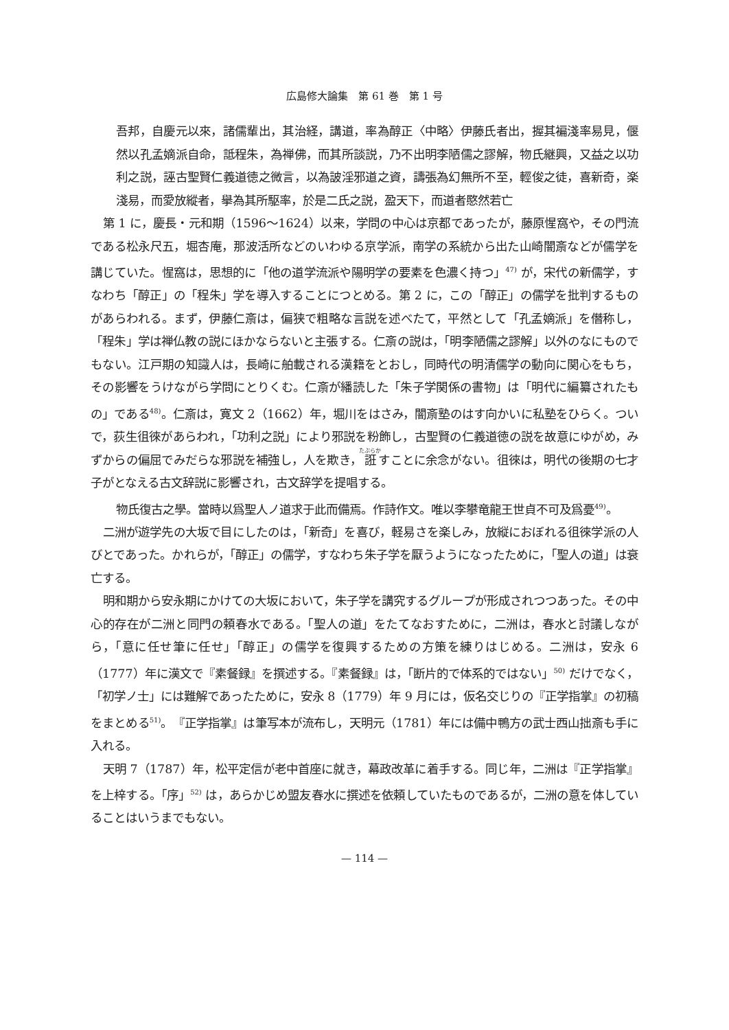広島修大論集　第 61 巻　第 1 号
吾邦，自慶元以來，諸儒輩出，其治経，講道，率為醇正〈中略〉伊藤氏者出，握其褊淺率易見，偃然以孔孟嫡派自命，詆程朱，為禅佛，而其所談説，乃不出明李陋儒之謬解，物氏継興，又益之以功利之説，誣古聖賢仁義道徳之微言，以為詖淫邪道之資，譸張為幻無所不至，輕俊之徒，喜新奇，楽淺易，而愛放縱者，擧為其所駆率，於是二氏之説，盈天下，而道者愍然若亡
第 1 に，慶長・元和期（1596〜1624）以来，学問の中心は京都であったが，藤原惺窩や，その門流である松永尺五，堀杏庵，那波活所などのいわゆる京学派，南学の系統から出た山崎闇斎などが儒学を講じていた。惺窩は，思想的に「他の道学流派や陽明学の要素を色濃く持つ」<sup>47)</sup> が，宋代の新儒学，すなわち「醇正」の「程朱」学を導入することにつとめる。第 2 に，この「醇正」の儒学を批判するものがあらわれる。まず，伊藤仁斎は，偏狭で粗略な言説を述べたて，平然として「孔孟嫡派」を僭称し，「程朱」学は禅仏教の説にほかならないと主張する。仁斎の説は，「明李陋儒之謬解」以外のなにものでもない。江戸期の知識人は，長崎に舶載される漢籍をとおし，同時代の明清儒学の動向に関心をもち，その影響をうけながら学問にとりくむ。仁斎が繙読した「朱子学関係の書物」は「明代に編纂されたもの」である<sup>48)</sup>。仁斎は，寛文 2（1662）年，堀川をはさみ，闇斎塾のはす向かいに私塾をひらく。ついで，荻生徂徠があらわれ，「功利之説」により邪説を粉飾し，古聖賢の仁義道徳の説を故意にゆがめ，みずからの偏屈でみだらな邪説を補強し，人を欺き，誑すことに余念がない。徂徠は，明代の後期の七才子がとなえる古文辞説に影響され，古文辞学を提唱する。
物氏復古之學。當時以爲聖人ノ道求于此而備焉。作詩作文。唯以李攀竜龍王世貞不可及爲憂<sup>49)</sup>。
二洲が遊学先の大坂で目にしたのは，「新奇」を喜び，軽易さを楽しみ，放縦におぼれる徂徠学派の人びとであった。かれらが，「醇正」の儒学，すなわち朱子学を厭うようになったために，「聖人の道」は衰亡する。
明和期から安永期にかけての大坂において，朱子学を講究するグループが形成されつつあった。その中心的存在が二洲と同門の頼春水である。「聖人の道」をたてなおすために，二洲は，春水と討議しながら，「意に任せ筆に任せ」「醇正」の儒学を復興するための方策を練りはじめる。二洲は，安永 6（1777）年に漢文で『素餐録』を撰述する。『素餐録』は，「断片的で体系的ではない」<sup>50)</sup> だけでなく，「初学ノ士」には難解であったために，安永 8（1779）年 9 月には，仮名交じりの『正学指掌』の初稿をまとめる<sup>51)</sup>。『正学指掌』は筆写本が流布し，天明元（1781）年には備中鴨方の武士西山拙斎も手に入れる。
天明 7（1787）年，松平定信が老中首座に就き，幕政改革に着手する。同じ年，二洲は『正学指掌』を上梓する。「序」<sup>52)</sup> は，あらかじめ盟友春水に撰述を依頼していたものであるが，二洲の意を体していることはいうまでもない。
— 114 —